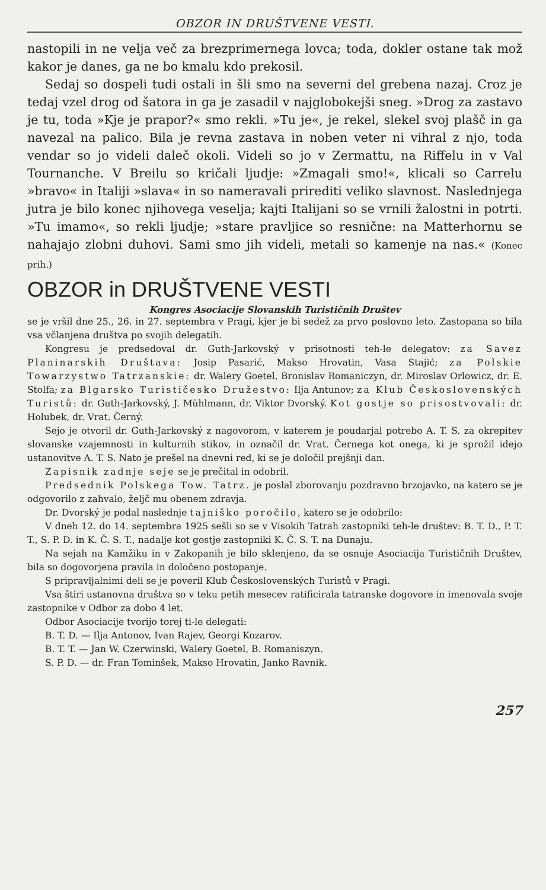OBZOR IN DRUŠTVENE VESTI.
nastopili in ne velja več za brezprimernega lovca; toda, dokler ostane tak mož kakor je danes, ga ne bo kmalu kdo prekosil.
Sedaj so dospeli tudi ostali in šli smo na severni del grebena nazaj. Croz je tedaj vzel drog od šatora in ga je zasadil v najglobokejši sneg. »Drog za zastavo je tu, toda »Kje je prapor?« smo rekli. »Tu je«, je rekel, slekel svoj plašč in ga navezal na palico. Bila je revna zastava in noben veter ni vihral z njo, toda vendar so jo videli daleč okoli. Videli so jo v Zermattu, na Riffelu in v Val Tournanche. V Breilu so kričali ljudje: »Zmagali smo!«, klicali so Carrelu »bravo« in Italiji »slava« in so nameravali prirediti veliko slavnost. Naslednjega jutra je bilo konec njihovega veselja; kajti Italijani so se vrnili žalostni in potrti. »Tu imamo«, so rekli ljudje; »stare pravljice so resnične: na Matterhornu se nahajajo zlobni duhovi. Sami smo jih videli, metali so kamenje na nas.« (Konec prih.)
OBZOR in DRUŠTVENE VESTI
Kongres Asociacije Slovanskih Turističnih Društev
se je vršil dne 25., 26. in 27. septembra v Pragi, kjer je bi sedež za prvo poslovno leto. Zastopana so bila vsa včlanjena društva po svojih delegatih.
Kongresu je predsedoval dr. Guth-Jarkovský v prisotnosti teh-le delegatov: za Savez Planinarskih Društava: Josip Pasarić, Makso Hrovatin, Vasa Stajić; za Polskie Towarzystwo Tatrzanskie: dr. Walery Goetel, Bronislav Romaniczyn, dr. Miroslav Orlowicz, dr. E. Stolfa; za Blgarsko Turističesko Družestvo: Ilja Antunov; za Klub Československých Turistů: dr. Guth-Jarkovský, J. Mühlmann, dr. Viktor Dvorský. Kot gostje so prisostvovali: dr. Holubek, dr. Vrat. Černý.
Sejo je otvoril dr. Guth-Jarkovský z nagovorom, v katerem je poudarjal potrebo A. T. S. za okrepitev slovanske vzajemnosti in kulturnih stikov, in označil dr. Vrat. Černega kot onega, ki je sprožil idejo ustanovitve A. T. S. Nato je prešel na dnevni red, ki se je določil prejšnji dan.
Zapisnik zadnje seje se je prečital in odobril.
Predsednik Polskega Tow. Tatrz. je poslal zborovanju pozdravno brzojavko, na katero se je odgovorilo z zahvalo, željč mu obenem zdravja.
Dr. Dvorský je podal naslednje tajniško poročilo, katero se je odobrilo:
V dneh 12. do 14. septembra 1925 sešli so se v Visokih Tatrah zastopniki teh-le društev: B. T. D., P. T. T., S. P. D. in K. Č. S. T., nadalje kot gostje zastopniki K. Č. S. T. na Dunaju.
Na sejah na Kamžiku in v Zakopanih je bilo sklenjeno, da se osnuje Asociacija Turističnih Društev, bila so dogovorjena pravila in določeno postopanje.
S pripravljalnimi deli se je poveril Klub Československých Turistů v Pragi.
Vsa štiri ustanovna društva so v teku petih mesecev ratificirala tatranske dogovore in imenovala svoje zastopnike v Odbor za dobo 4 let.
Odbor Asociacije tvorijo torej ti-le delegati:
B. T. D. — Ilja Antonov, Ivan Rajev, Georgi Kozarov.
B. T. T. — Jan W. Czerwinski, Walery Goetel, B. Romaniszyn.
S. P. D. — dr. Fran Tominšek, Makso Hrovatin, Janko Ravnik.
257